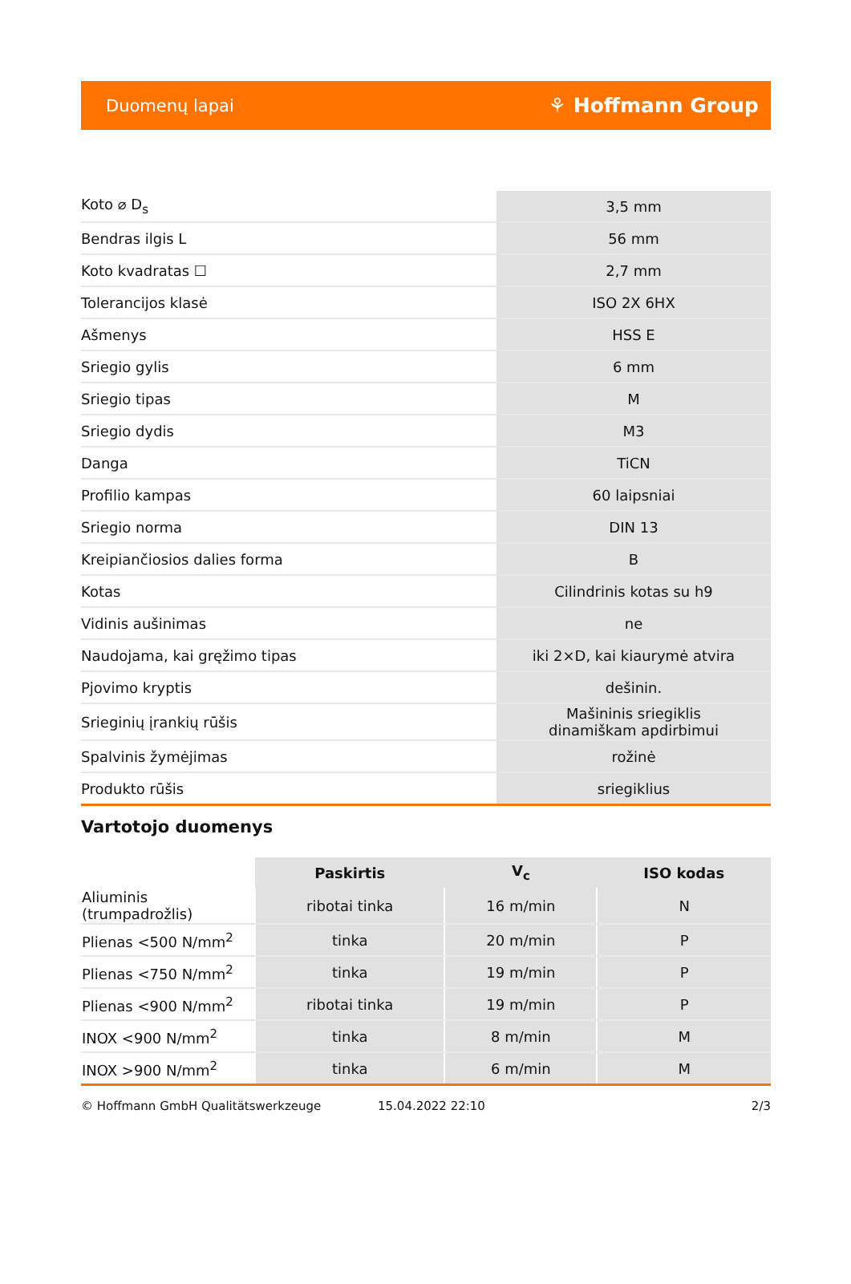Duomenų lapai ⚘ Hoffmann Group
| Koto ⌀ D<sub>s</sub> | 3,5 mm |
| Bendras ilgis L | 56 mm |
| Koto kvadratas ☐ | 2,7 mm |
| Tolerancijos klasė | ISO 2X 6HX |
| Ašmenys | HSS E |
| Sriegio gylis | 6 mm |
| Sriegio tipas | M |
| Sriegio dydis | M3 |
| Danga | TiCN |
| Profilio kampas | 60 laipsniai |
| Sriegio norma | DIN 13 |
| Kreipiančiosios dalies forma | B |
| Kotas | Cilindrinis kotas su h9 |
| Vidinis aušinimas | ne |
| Naudojama, kai gręžimo tipas | iki 2×D, kai kiaurymė atvira |
| Pjovimo kryptis | dešinin. |
| Srieginių įrankių rūšis | Mašininis sriegiklis dinamiškam apdirbimui |
| Spalvinis žymėjimas | rožinė |
| Produkto rūšis | sriegiklius |
Vartotojo duomenys
| | Paskirtis | V<sub>c</sub> | ISO kodas |
| --- | --- | --- | --- |
| Aliuminis (trumpadrožlis) | ribotai tinka | 16 m/min | N |
| Plienas <500 N/mm<sup>2</sup> | tinka | 20 m/min | P |
| Plienas <750 N/mm<sup>2</sup> | tinka | 19 m/min | P |
| Plienas <900 N/mm<sup>2</sup> | ribotai tinka | 19 m/min | P |
| INOX <900 N/mm<sup>2</sup> | tinka | 8 m/min | M |
| INOX >900 N/mm<sup>2</sup> | tinka | 6 m/min | M |
© Hoffmann GmbH Qualitätswerkzeuge 15.04.2022 22:10 2/3